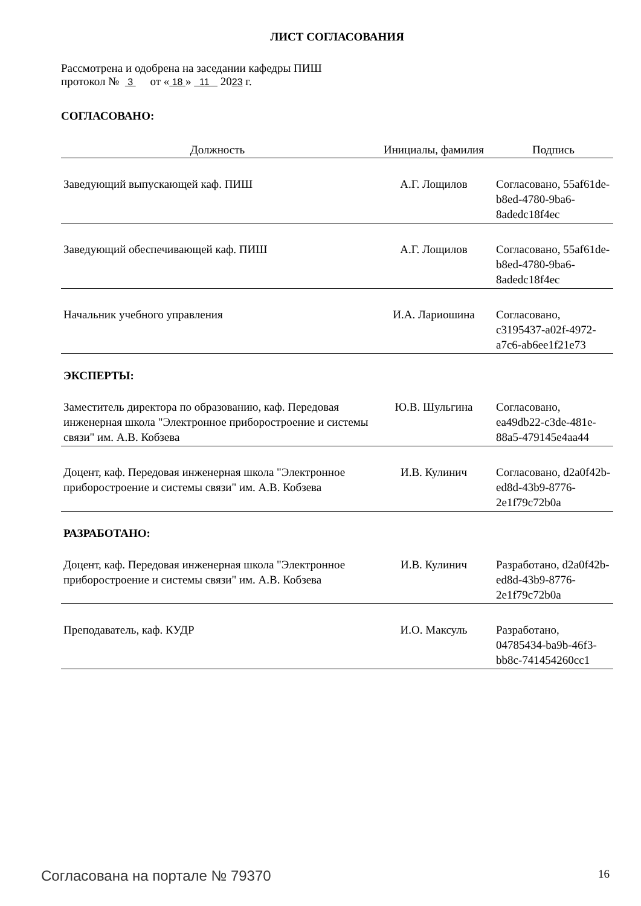ЛИСТ СОГЛАСОВАНИЯ
Рассмотрена и одобрена на заседании кафедры ПИШ
протокол № 3 от « 18 » 11 2023 г.
СОГЛАСОВАНО:
| Должность | Инициалы, фамилия | Подпись |
| --- | --- | --- |
| Заведующий выпускающей каф. ПИШ | А.Г. Лощилов | Согласовано, 55af61de-b8ed-4780-9ba6-8adedc18f4ec |
| Заведующий обеспечивающей каф. ПИШ | А.Г. Лощилов | Согласовано, 55af61de-b8ed-4780-9ba6-8adedc18f4ec |
| Начальник учебного управления | И.А. Лариошина | Согласовано, c3195437-a02f-4972-a7c6-ab6ee1f21e73 |
ЭКСПЕРТЫ:
| Заместитель директора по образованию, каф. Передовая инженерная школа "Электронное приборостроение и системы связи" им. А.В. Кобзева | Ю.В. Шульгина | Согласовано, ea49db22-c3de-481e-88a5-479145e4aa44 |
| Доцент, каф. Передовая инженерная школа "Электронное приборостроение и системы связи" им. А.В. Кобзева | И.В. Кулинич | Согласовано, d2a0f42b-ed8d-43b9-8776-2e1f79c72b0a |
РАЗРАБОТАНО:
| Доцент, каф. Передовая инженерная школа "Электронное приборостроение и системы связи" им. А.В. Кобзева | И.В. Кулинич | Разработано, d2a0f42b-ed8d-43b9-8776-2e1f79c72b0a |
| Преподаватель, каф. КУДР | И.О. Максуль | Разработано, 04785434-ba9b-46f3-bb8c-741454260cc1 |
Согласована на портале № 79370 16